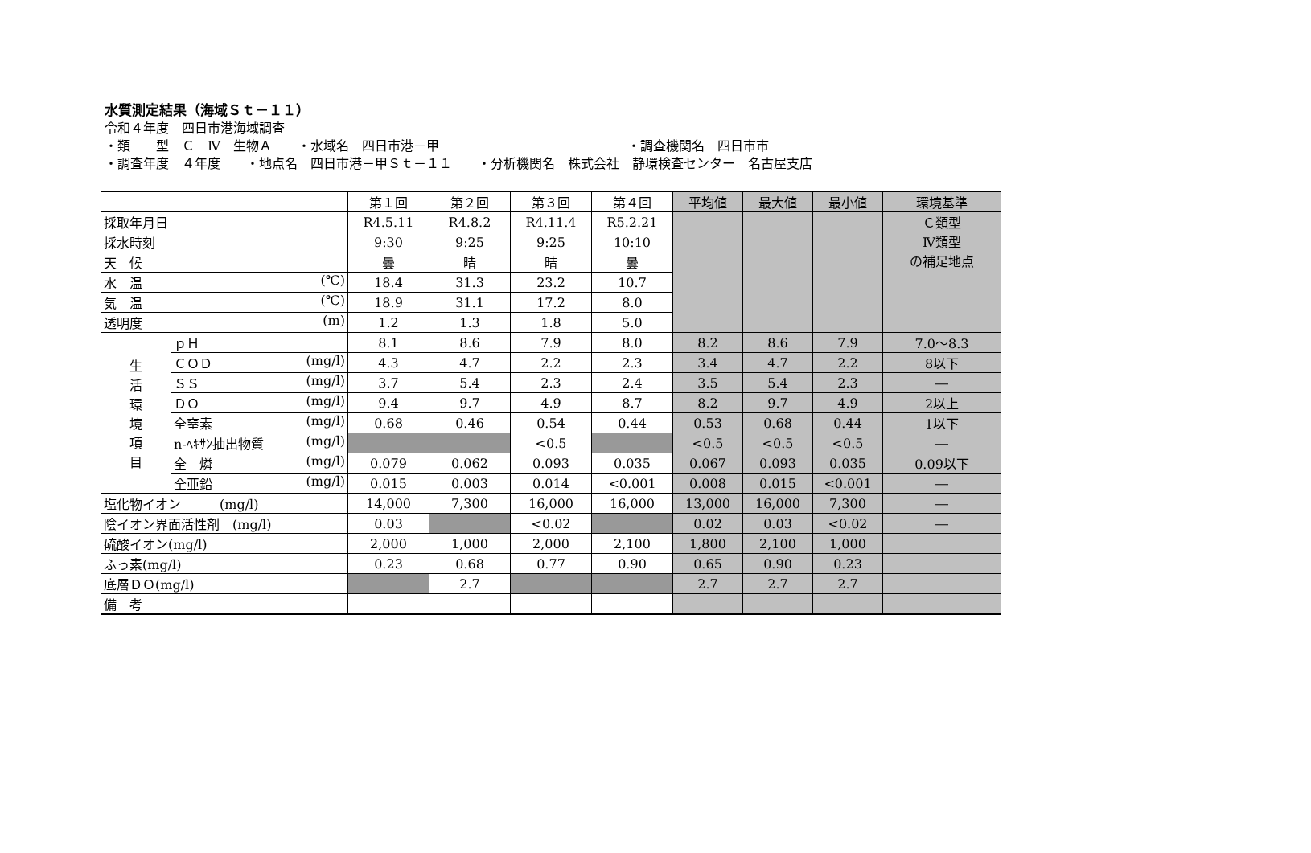水質測定結果（海域Ｓｔ－１１）
令和４年度　四日市港海域調査
・類　　型　Ｃ　Ⅳ　生物Ａ　　・水域名　四日市港－甲 ・調査機関名　四日市市
・調査年度　４年度　　・地点名　四日市港－甲Ｓｔ－１１　　・分析機関名　株式会社　静環検査センター　名古屋支店
| | | 第１回 | 第２回 | 第３回 | 第４回 | 平均値 | 最大値 | 最小値 | 環境基準 |
| --- | --- | --- | --- | --- | --- | --- | --- | --- | --- |
| 採取年月日 | | R4.5.11 | R4.8.2 | R4.11.4 | R5.2.21 | | | | Ｃ類型 Ⅳ類型 の補足地点 |
| 採水時刻 | | 9:30 | 9:25 | 9:25 | 10:10 | | | | |
| 天 候 | | 曇 | 晴 | 晴 | 曇 | | | | |
| 水 温 (℃) | | 18.4 | 31.3 | 23.2 | 10.7 | | | | |
| 気 温 (℃) | | 18.9 | 31.1 | 17.2 | 8.0 | | | | |
| 透明度 (m) | | 1.2 | 1.3 | 1.8 | 5.0 | | | | |
| 生 活 環 境 項 目 | ｐＨ | 8.1 | 8.6 | 7.9 | 8.0 | 8.2 | 8.6 | 7.9 | 7.0～8.3 |
| | ＣＯＤ (mg/l) | 4.3 | 4.7 | 2.2 | 2.3 | 3.4 | 4.7 | 2.2 | 8以下 |
| | ＳＳ (mg/l) | 3.7 | 5.4 | 2.3 | 2.4 | 3.5 | 5.4 | 2.3 | ― |
| | ＤＯ (mg/l) | 9.4 | 9.7 | 4.9 | 8.7 | 8.2 | 9.7 | 4.9 | 2以上 |
| | 全窒素 (mg/l) | 0.68 | 0.46 | 0.54 | 0.44 | 0.53 | 0.68 | 0.44 | 1以下 |
| | n-ﾍｷｻﾝ抽出物質 (mg/l) | | | <0.5 | | <0.5 | <0.5 | <0.5 | ― |
| | 全 燐 (mg/l) | 0.079 | 0.062 | 0.093 | 0.035 | 0.067 | 0.093 | 0.035 | 0.09以下 |
| | 全亜鉛 (mg/l) | 0.015 | 0.003 | 0.014 | <0.001 | 0.008 | 0.015 | <0.001 | ― |
| 塩化物イオン (mg/l) | | 14,000 | 7,300 | 16,000 | 16,000 | 13,000 | 16,000 | 7,300 | ― |
| 陰イオン界面活性剤 (mg/l) | | 0.03 | | <0.02 | | 0.02 | 0.03 | <0.02 | ― |
| 硫酸イオン(mg/l) | | 2,000 | 1,000 | 2,000 | 2,100 | 1,800 | 2,100 | 1,000 | |
| ふっ素(mg/l) | | 0.23 | 0.68 | 0.77 | 0.90 | 0.65 | 0.90 | 0.23 | |
| 底層ＤＯ(mg/l) | | | 2.7 | | | 2.7 | 2.7 | 2.7 | |
| 備 考 | | | | | | | | | |